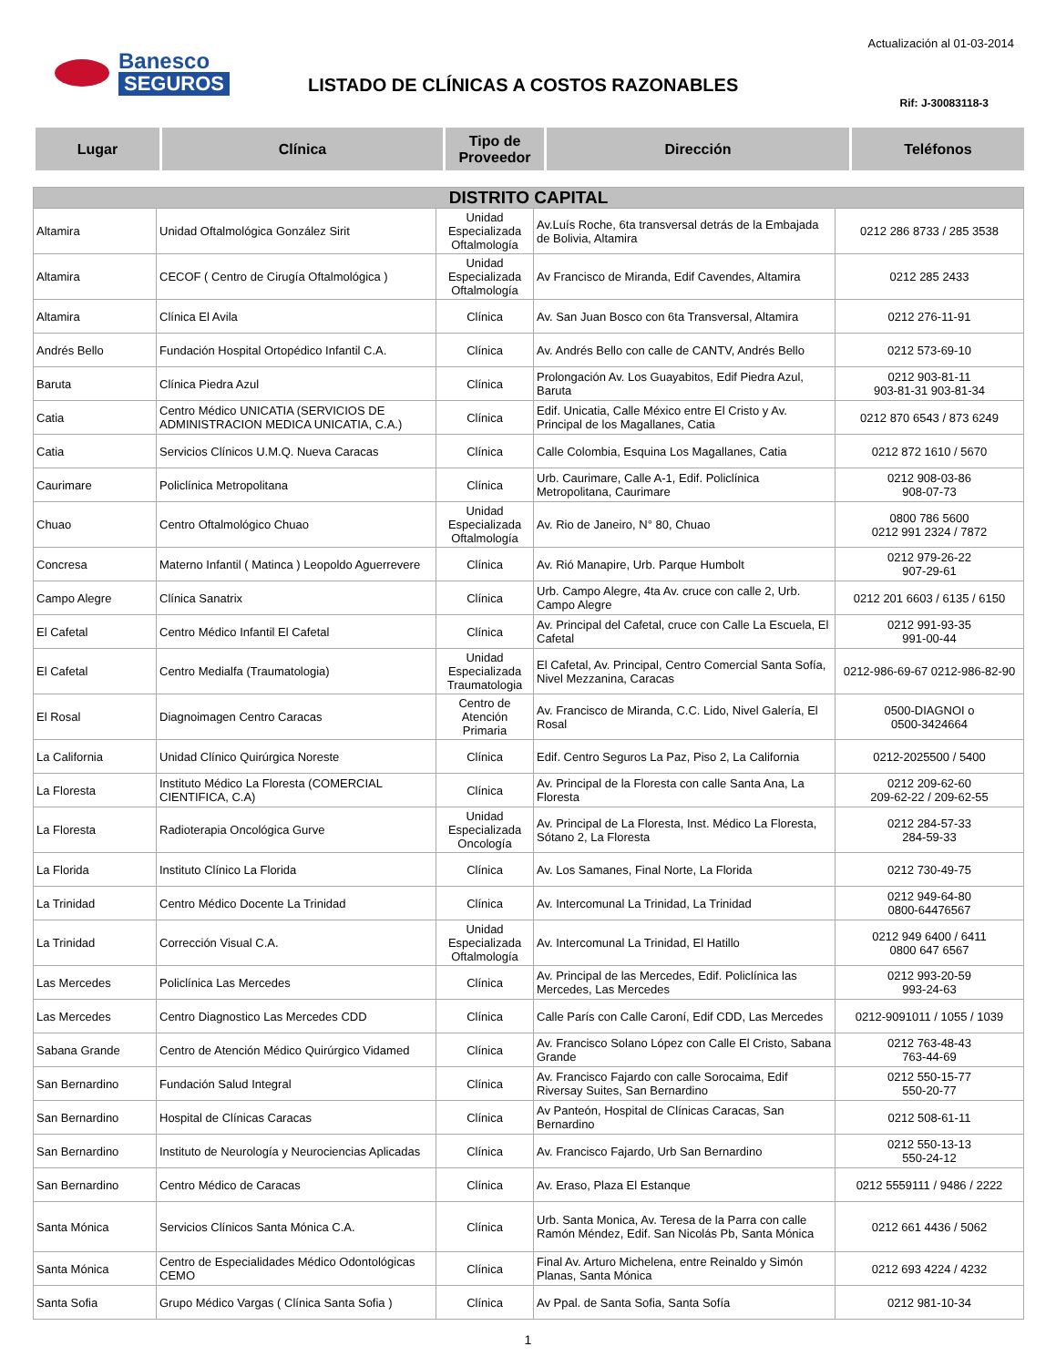Banesco
SEGUROS
Actualización al 01-03-2014
LISTADO DE CLÍNICAS A COSTOS RAZONABLES
Rif: J-30083118-3
| Lugar | Clínica | Tipo de Proveedor | Dirección | Teléfonos |
| --- | --- | --- | --- | --- |
| DISTRITO CAPITAL | | | | |
| Altamira | Unidad Oftalmológica González Sirit | Unidad Especializada Oftalmología | Av.Luís Roche, 6ta transversal detrás de la Embajada de Bolivia, Altamira | 0212 286 8733 / 285 3538 |
| Altamira | CECOF ( Centro de Cirugía Oftalmológica ) | Unidad Especializada Oftalmología | Av Francisco de Miranda, Edif Cavendes, Altamira | 0212 285 2433 |
| Altamira | Clínica El Avila | Clínica | Av. San Juan Bosco con 6ta Transversal, Altamira | 0212 276-11-91 |
| Andrés Bello | Fundación Hospital Ortopédico Infantil C.A. | Clínica | Av. Andrés Bello con calle de CANTV, Andrés Bello | 0212 573-69-10 |
| Baruta | Clínica Piedra Azul | Clínica | Prolongación Av. Los Guayabitos, Edif Piedra Azul, Baruta | 0212 903-81-11 903-81-31 903-81-34 |
| Catia | Centro Médico UNICATIA (SERVICIOS DE ADMINISTRACION MEDICA UNICATIA, C.A.) | Clínica | Edif. Unicatia, Calle México entre El Cristo y Av. Principal de los Magallanes, Catia | 0212 870 6543 / 873 6249 |
| Catia | Servicios Clínicos U.M.Q. Nueva Caracas | Clínica | Calle Colombia, Esquina Los Magallanes, Catia | 0212 872 1610 / 5670 |
| Caurimare | Policlínica Metropolitana | Clínica | Urb. Caurimare, Calle A-1, Edif. Policlínica Metropolitana, Caurimare | 0212 908-03-86 908-07-73 |
| Chuao | Centro Oftalmológico Chuao | Unidad Especializada Oftalmología | Av. Rio de Janeiro, N° 80, Chuao | 0800 786 5600 0212 991 2324 / 7872 |
| Concresa | Materno Infantil ( Matinca ) Leopoldo Aguerrevere | Clínica | Av. Rió Manapire, Urb. Parque Humbolt | 0212 979-26-22 907-29-61 |
| Campo Alegre | Clínica Sanatrix | Clínica | Urb. Campo Alegre, 4ta Av. cruce con calle 2, Urb. Campo Alegre | 0212 201 6603 / 6135 / 6150 |
| El Cafetal | Centro Médico Infantil El Cafetal | Clínica | Av. Principal del Cafetal, cruce con Calle La Escuela, El Cafetal | 0212 991-93-35 991-00-44 |
| El Cafetal | Centro Medialfa (Traumatologia) | Unidad Especializada Traumatologia | El Cafetal, Av. Principal, Centro Comercial Santa Sofía, Nivel Mezzanina, Caracas | 0212-986-69-67 0212-986-82-90 |
| El Rosal | Diagnoimagen Centro Caracas | Centro de Atención Primaria | Av. Francisco de Miranda, C.C. Lido, Nivel Galería, El Rosal | 0500-DIAGNOI o 0500-3424664 |
| La California | Unidad Clínico Quirúrgica Noreste | Clínica | Edif. Centro Seguros La Paz, Piso 2, La California | 0212-2025500 / 5400 |
| La Floresta | Instituto Médico La Floresta (COMERCIAL CIENTIFICA, C.A) | Clínica | Av. Principal de la Floresta con calle Santa Ana, La Floresta | 0212 209-62-60 209-62-22 / 209-62-55 |
| La Floresta | Radioterapia Oncológica Gurve | Unidad Especializada Oncología | Av. Principal de La Floresta, Inst. Médico La Floresta, Sótano 2, La Floresta | 0212 284-57-33 284-59-33 |
| La Florida | Instituto Clínico La Florida | Clínica | Av. Los Samanes, Final Norte, La Florida | 0212 730-49-75 |
| La Trinidad | Centro Médico Docente La Trinidad | Clínica | Av. Intercomunal La Trinidad, La Trinidad | 0212 949-64-80 0800-64476567 |
| La Trinidad | Corrección Visual C.A. | Unidad Especializada Oftalmología | Av. Intercomunal La Trinidad, El Hatillo | 0212 949 6400 / 6411 0800 647 6567 |
| Las Mercedes | Policlínica Las Mercedes | Clínica | Av. Principal de las Mercedes, Edif. Policlínica las Mercedes, Las Mercedes | 0212 993-20-59 993-24-63 |
| Las Mercedes | Centro Diagnostico Las Mercedes CDD | Clínica | Calle París con Calle Caroní, Edif CDD, Las Mercedes | 0212-9091011 / 1055 / 1039 |
| Sabana Grande | Centro de Atención Médico Quirúrgico Vidamed | Clínica | Av. Francisco Solano López con Calle El Cristo, Sabana Grande | 0212 763-48-43 763-44-69 |
| San Bernardino | Fundación Salud Integral | Clínica | Av. Francisco Fajardo con calle Sorocaima, Edif Riversay Suites, San Bernardino | 0212 550-15-77 550-20-77 |
| San Bernardino | Hospital de Clínicas Caracas | Clínica | Av Panteón, Hospital de Clínicas Caracas, San Bernardino | 0212 508-61-11 |
| San Bernardino | Instituto de Neurología y Neurociencias Aplicadas | Clínica | Av. Francisco Fajardo, Urb San Bernardino | 0212 550-13-13 550-24-12 |
| San Bernardino | Centro Médico de Caracas | Clínica | Av. Eraso, Plaza El Estanque | 0212 5559111 / 9486 / 2222 |
| Santa Mónica | Servicios Clínicos Santa Mónica C.A. | Clínica | Urb. Santa Monica, Av. Teresa de la Parra con calle Ramón Méndez, Edif. San Nicolás Pb, Santa Mónica | 0212 661 4436 / 5062 |
| Santa Mónica | Centro de Especialidades Médico Odontológicas CEMO | Clínica | Final Av. Arturo Michelena, entre Reinaldo y Simón Planas, Santa Mónica | 0212 693 4224 / 4232 |
| Santa Sofia | Grupo Médico Vargas ( Clínica Santa Sofia ) | Clínica | Av Ppal. de Santa Sofia, Santa Sofía | 0212 981-10-34 |
1